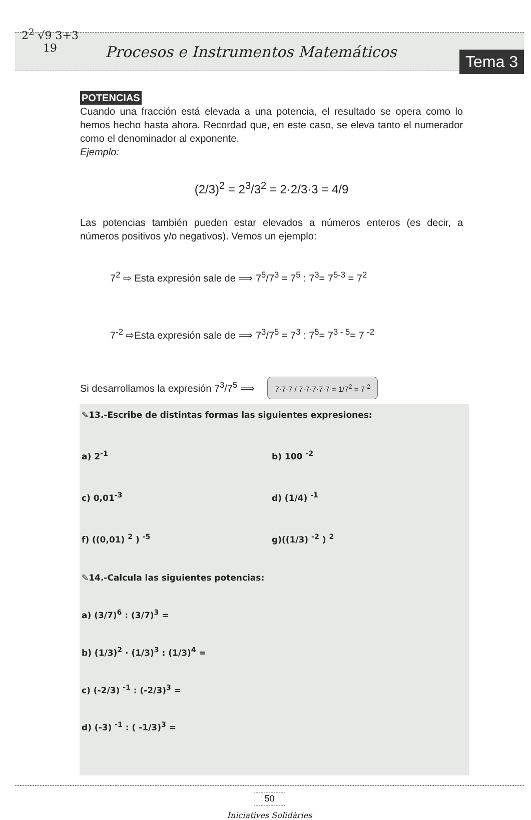2<sup>2</sup> √9 3+3 19
Procesos e Instrumentos Matemáticos
Tema 3
POTENCIAS
Cuando una fracción está elevada a una potencia, el resultado se opera como lo hemos hecho hasta ahora. Recordad que, en este caso, se eleva tanto el numerador como el denominador al exponente.
Ejemplo:
(2/3)<sup>2</sup> = 2<sup>3</sup>/3<sup>2</sup> = 2·2/3·3 = 4/9
Las potencias también pueden estar elevados a números enteros (es decir, a números positivos y/o negativos). Vemos un ejemplo:
7<sup>2</sup> ⇨ Esta expresión sale de ⟹ 7<sup>5</sup>/7<sup>3</sup> = 7<sup>5</sup> : 7<sup>3</sup>= 7<sup>5-3</sup> = 7<sup>2</sup>
7<sup>-2</sup> ⇨Esta expresión sale de ⟹ 7<sup>3</sup>/7<sup>5</sup> = 7<sup>3</sup> : 7<sup>5</sup>= 7<sup>3 - 5</sup>= 7 <sup>-2</sup>
Si desarrollamos la expresión 7<sup>3</sup>/7<sup>5</sup> ⟹ 7·7·7 / 7·7·7·7·7 = 1/7<sup>2</sup> = 7<sup>-2</sup>
✎13.-Escribe de distintas formas las siguientes expresiones:
a) 2<sup>-1</sup> b) 100 <sup>-2</sup>
c) 0,01<sup>-3</sup> d) (1/4) <sup>-1</sup>
f) ((0,01) <sup>2</sup> ) <sup>-5</sup> g)((1/3) <sup>-2</sup> ) <sup>2</sup>
✎14.-Calcula las siguientes potencias:
a) (3/7)<sup>6</sup> : (3/7)<sup>3</sup> =
b) (1/3)<sup>2</sup> · (1/3)<sup>3</sup> : (1/3)<sup>4</sup> =
c) (-2/3) <sup>-1</sup> : (-2/3)<sup>3</sup> =
d) (-3) <sup>-1</sup> : ( -1/3)<sup>3</sup> =
50
Iniciatives Solidàries